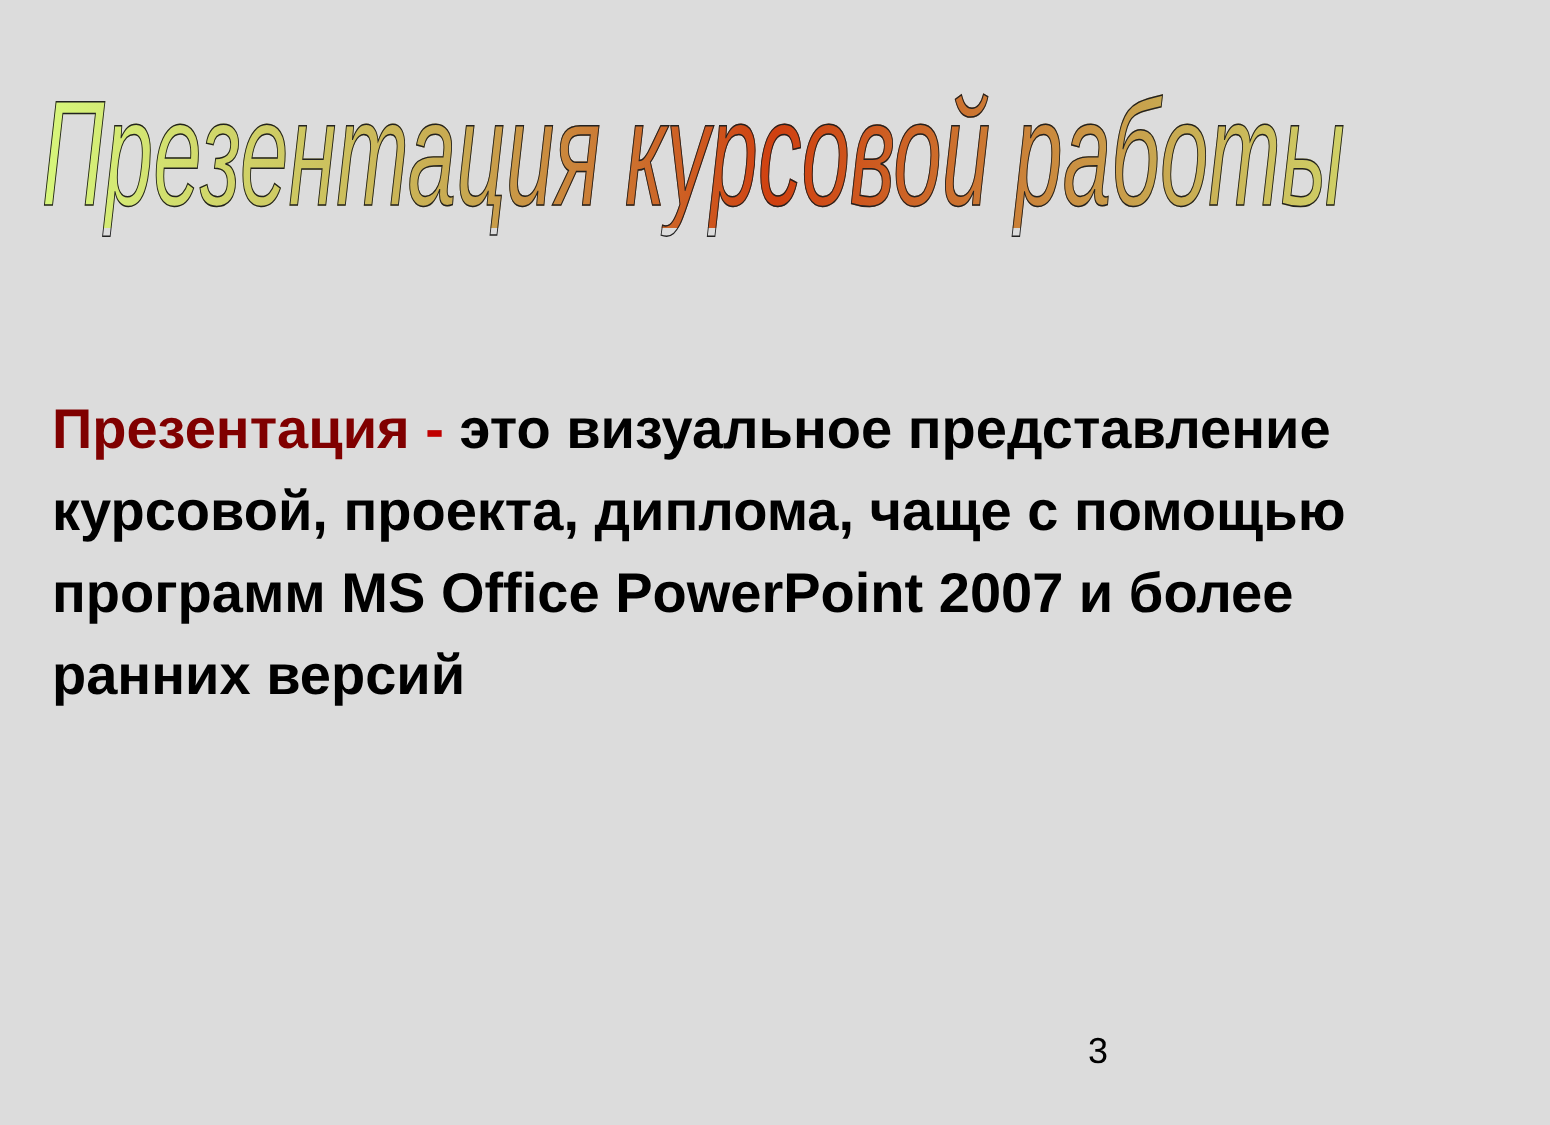Презентация курсовой работы
Презентация - это визуальное представление курсовой, проекта, диплома, чаще с помощью программ MS Office PowerPoint 2007 и более ранних версий
3